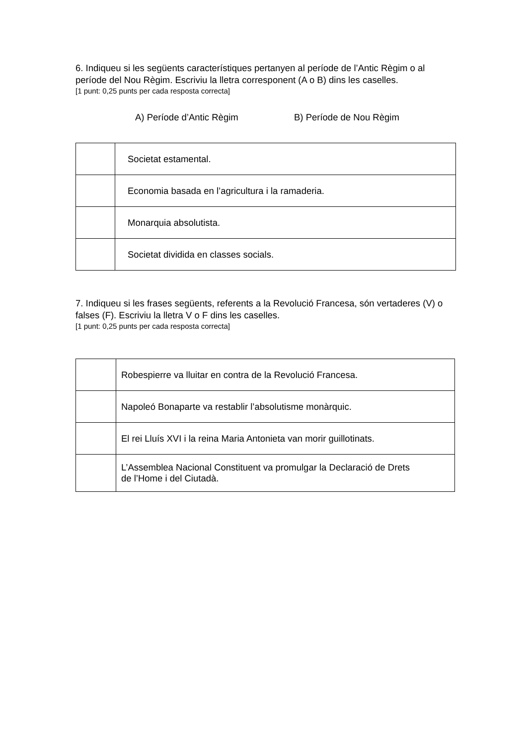6. Indiqueu si les següents característiques pertanyen al període de l’Antic Règim o al període del Nou Règim. Escriviu la lletra corresponent (A o B) dins les caselles.
[1 punt: 0,25 punts per cada resposta correcta]
A) Període d’Antic Règim B) Període de Nou Règim
| | Societat estamental. |
| | Economia basada en l’agricultura i la ramaderia. |
| | Monarquia absolutista. |
| | Societat dividida en classes socials. |
7. Indiqueu si les frases següents, referents a la Revolució Francesa, són vertaderes (V) o falses (F). Escriviu la lletra V o F dins les caselles.
[1 punt: 0,25 punts per cada resposta correcta]
| | Robespierre va lluitar en contra de la Revolució Francesa. |
| | Napoleó Bonaparte va restablir l’absolutisme monàrquic. |
| | El rei Lluís XVI i la reina Maria Antonieta van morir guillotinats. |
| | L’Assemblea Nacional Constituent va promulgar la Declaració de Drets de l’Home i del Ciutadà. |